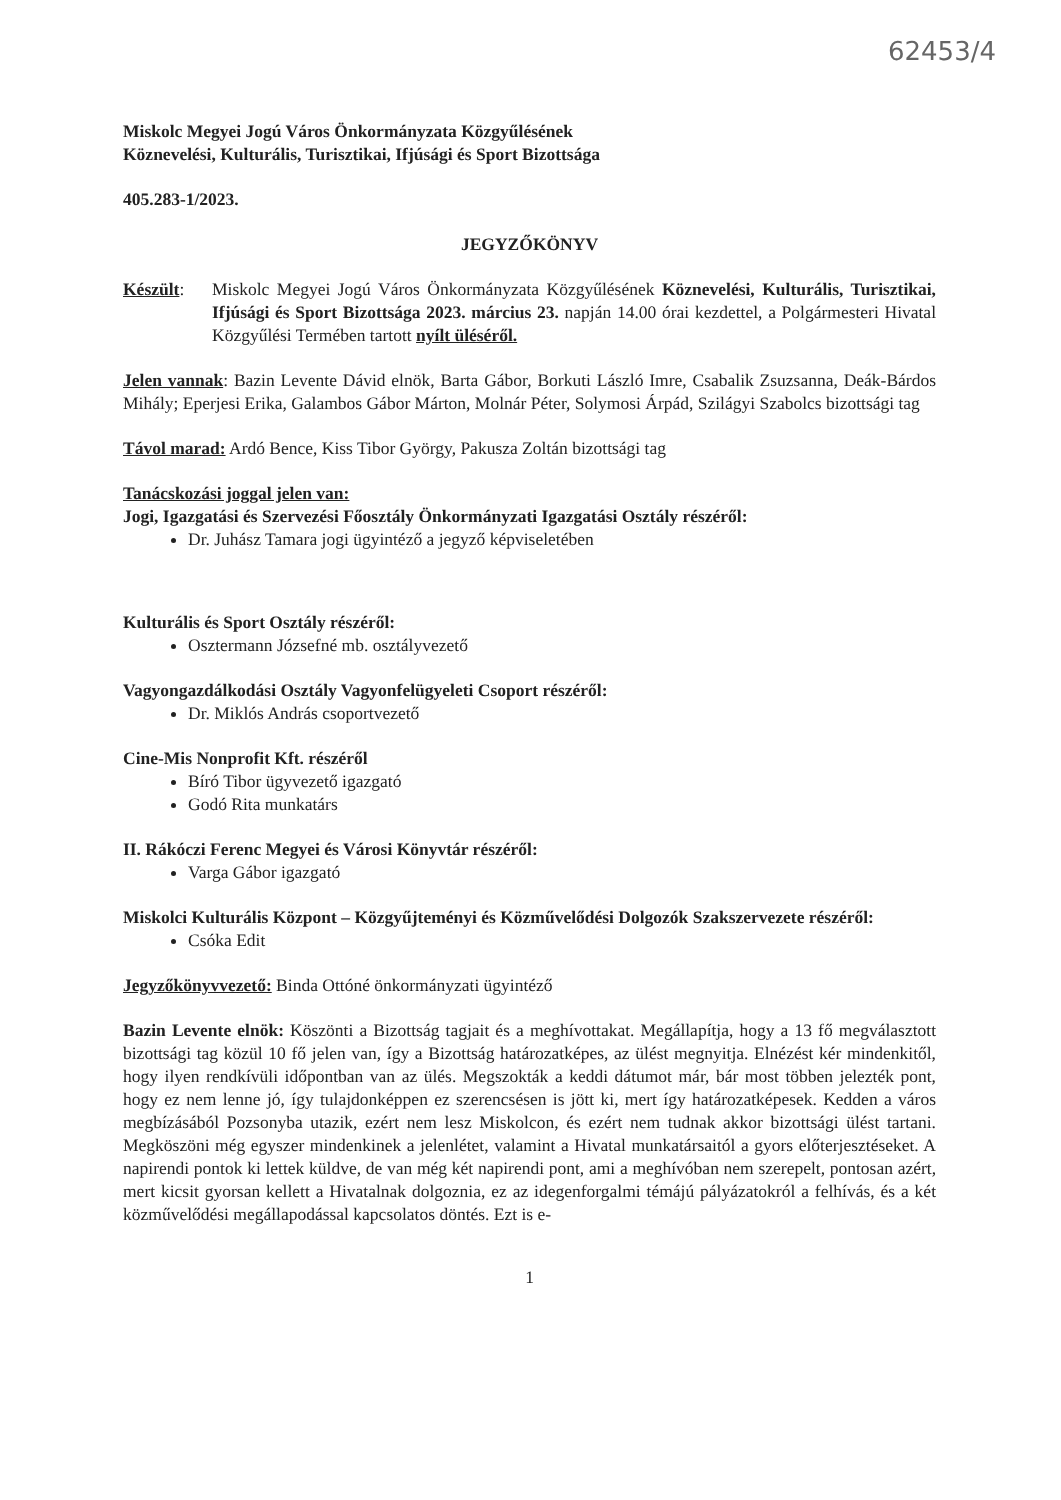62453/4
Miskolc Megyei Jogú Város Önkormányzata Közgyűlésének
Köznevelési, Kulturális, Turisztikai, Ifjúsági és Sport Bizottsága
405.283-1/2023.
JEGYZŐKÖNYV
Készült: Miskolc Megyei Jogú Város Önkormányzata Közgyűlésének Köznevelési, Kulturális, Turisztikai, Ifjúsági és Sport Bizottsága 2023. március 23. napján 14.00 órai kezdettel, a Polgármesteri Hivatal Közgyűlési Termében tartott nyílt üléséről.
Jelen vannak: Bazin Levente Dávid elnök, Barta Gábor, Borkuti László Imre, Csabalik Zsuzsanna, Deák-Bárdos Mihály; Eperjesi Erika, Galambos Gábor Márton, Molnár Péter, Solymosi Árpád, Szilágyi Szabolcs bizottsági tag
Távol marad: Ardó Bence, Kiss Tibor György, Pakusza Zoltán bizottsági tag
Tanácskozási joggal jelen van:
Jogi, Igazgatási és Szervezési Főosztály Önkormányzati Igazgatási Osztály részéről:
Dr. Juhász Tamara jogi ügyintéző a jegyző képviseletében
Kulturális és Sport Osztály részéről:
Osztermann Józsefné mb. osztályvezető
Vagyongazdálkodási Osztály Vagyonfelügyeleti Csoport részéről:
Dr. Miklós András csoportvezető
Cine-Mis Nonprofit Kft. részéről
Bíró Tibor ügyvezető igazgató
Godó Rita munkatárs
II. Rákóczi Ferenc Megyei és Városi Könyvtár részéről:
Varga Gábor igazgató
Miskolci Kulturális Központ – Közgyűjteményi és Közművelődési Dolgozók Szakszervezete részéről:
Csóka Edit
Jegyzőkönyvvezető: Binda Ottóné önkormányzati ügyintéző
Bazin Levente elnök: Köszönti a Bizottság tagjait és a meghívottakat. Megállapítja, hogy a 13 fő megválasztott bizottsági tag közül 10 fő jelen van, így a Bizottság határozatképes, az ülést megnyitja. Elnézést kér mindenkitől, hogy ilyen rendkívüli időpontban van az ülés. Megszokták a keddi dátumot már, bár most többen jelezték pont, hogy ez nem lenne jó, így tulajdonképpen ez szerencsésen is jött ki, mert így határozatképesek. Kedden a város megbízásából Pozsonyba utazik, ezért nem lesz Miskolcon, és ezért nem tudnak akkor bizottsági ülést tartani. Megköszöni még egyszer mindenkinek a jelenlétet, valamint a Hivatal munkatársaitól a gyors előterjesztéseket. A napirendi pontok ki lettek küldve, de van még két napirendi pont, ami a meghívóban nem szerepelt, pontosan azért, mert kicsit gyorsan kellett a Hivatalnak dolgoznia, ez az idegenforgalmi témájú pályázatokról a felhívás, és a két közművelődési megállapodással kapcsolatos döntés. Ezt is e-
1